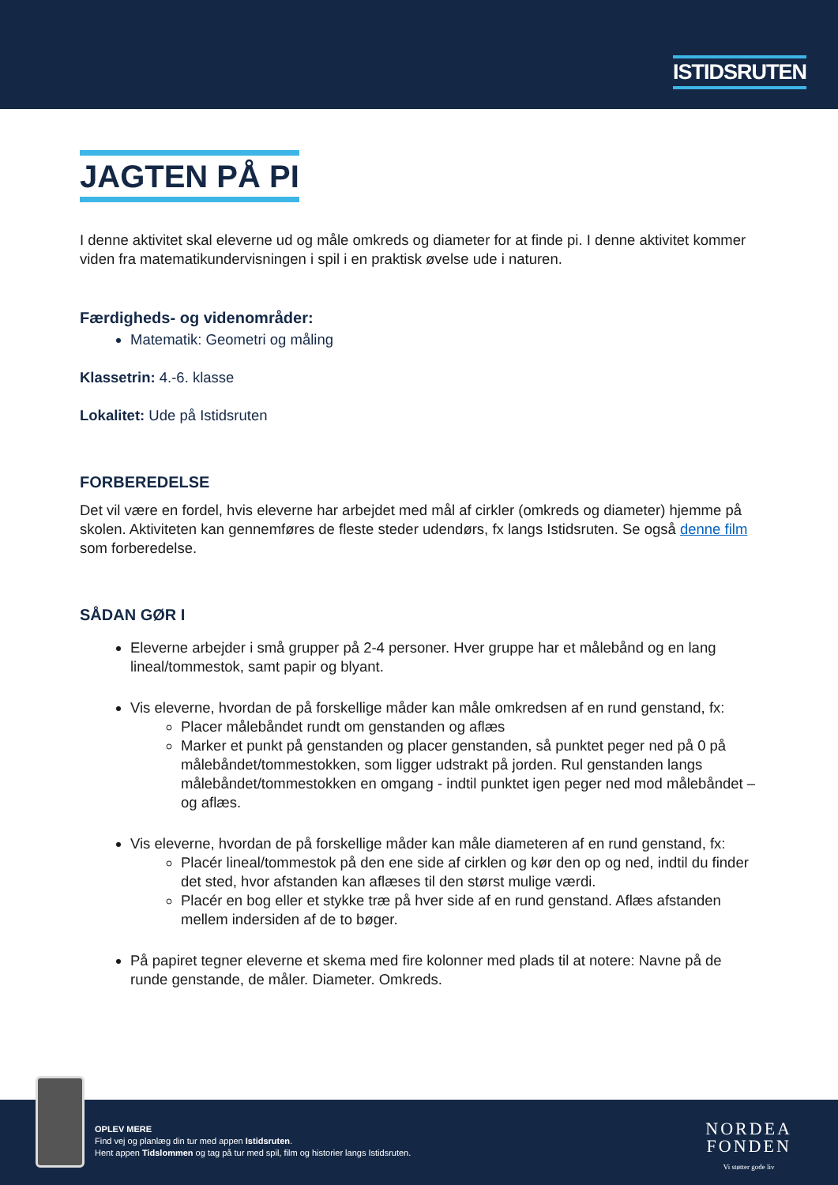ISTIDSRUTEN
JAGTEN PÅ PI
I denne aktivitet skal eleverne ud og måle omkreds og diameter for at finde pi. I denne aktivitet kommer viden fra matematikundervisningen i spil i en praktisk øvelse ude i naturen.
Færdigheds- og videnområder:
Matematik: Geometri og måling
Klassetrin: 4.-6. klasse
Lokalitet: Ude på Istidsruten
FORBEREDELSE
Det vil være en fordel, hvis eleverne har arbejdet med mål af cirkler (omkreds og diameter) hjemme på skolen. Aktiviteten kan gennemføres de fleste steder udendørs, fx langs Istidsruten. Se også denne film som forberedelse.
SÅDAN GØR I
Eleverne arbejder i små grupper på 2-4 personer. Hver gruppe har et målebånd og en lang lineal/tommestok, samt papir og blyant.
Vis eleverne, hvordan de på forskellige måder kan måle omkredsen af en rund genstand, fx:
Placer målebåndet rundt om genstanden og aflæs
Marker et punkt på genstanden og placer genstanden, så punktet peger ned på 0 på målebåndet/tommestokken, som ligger udstrakt på jorden. Rul genstanden langs målebåndet/tommestokken en omgang - indtil punktet igen peger ned mod målebåndet – og aflæs.
Vis eleverne, hvordan de på forskellige måder kan måle diameteren af en rund genstand, fx:
Placér lineal/tommestok på den ene side af cirklen og kør den op og ned, indtil du finder det sted, hvor afstanden kan aflæses til den størst mulige værdi.
Placér en bog eller et stykke træ på hver side af en rund genstand. Aflæs afstanden mellem indersiden af de to bøger.
På papiret tegner eleverne et skema med fire kolonner med plads til at notere: Navne på de runde genstande, de måler. Diameter. Omkreds.
OPLEV MERE
Find vej og planlæg din tur med appen Istidsruten.
Hent appen Tidslommen og tag på tur med spil, film og historier langs Istidsruten.
NORDEA
FONDEN
Vi støtter gode liv